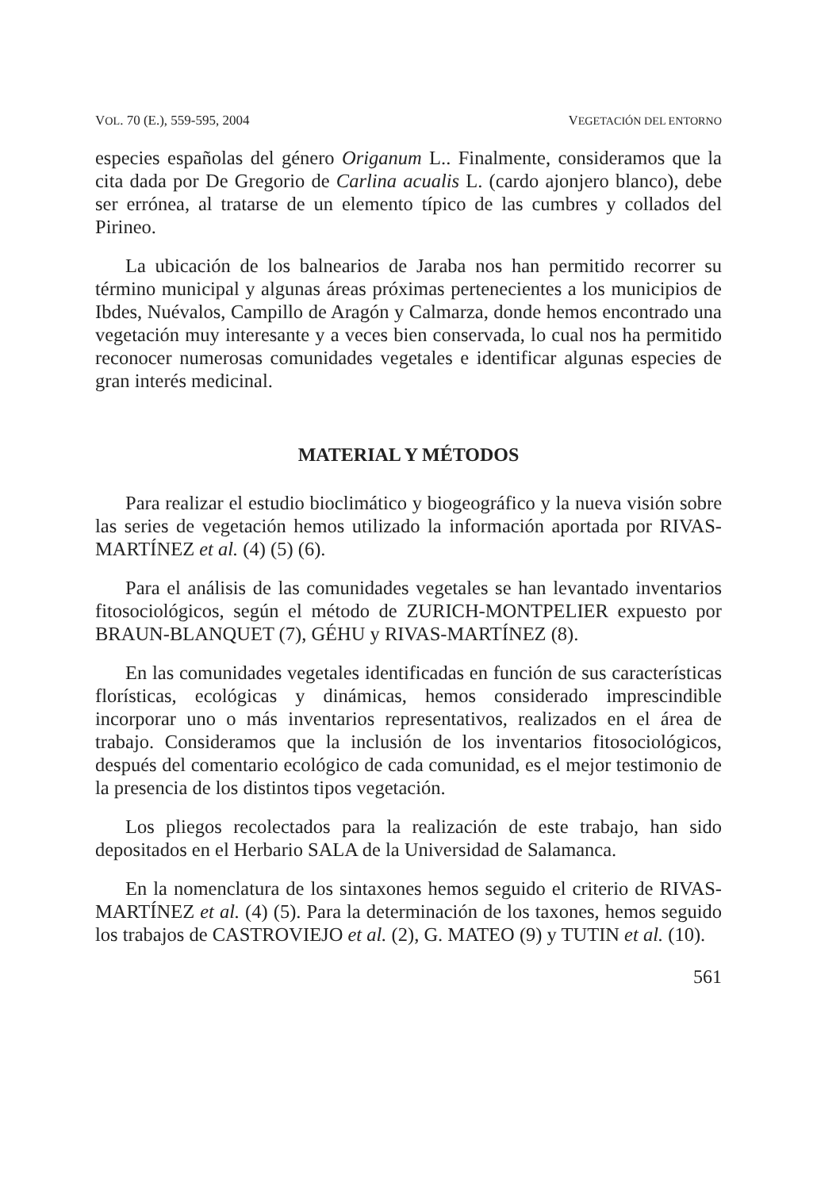VOL. 70 (E.), 559-595, 2004 VEGETACIÓN DEL ENTORNO
especies españolas del género Origanum L.. Finalmente, consideramos que la cita dada por De Gregorio de Carlina acualis L. (cardo ajonjero blanco), debe ser errónea, al tratarse de un elemento típico de las cumbres y collados del Pirineo.
La ubicación de los balnearios de Jaraba nos han permitido recorrer su término municipal y algunas áreas próximas pertenecientes a los municipios de Ibdes, Nuévalos, Campillo de Aragón y Calmarza, donde hemos encontrado una vegetación muy interesante y a veces bien conservada, lo cual nos ha permitido reconocer numerosas comunidades vegetales e identificar algunas especies de gran interés medicinal.
MATERIAL Y MÉTODOS
Para realizar el estudio bioclimático y biogeográfico y la nueva visión sobre las series de vegetación hemos utilizado la información aportada por RIVAS-MARTÍNEZ et al. (4) (5) (6).
Para el análisis de las comunidades vegetales se han levantado inventarios fitosociológicos, según el método de ZURICH-MONTPELIER expuesto por BRAUN-BLANQUET (7), GÉHU y RIVAS-MARTÍNEZ (8).
En las comunidades vegetales identificadas en función de sus características florísticas, ecológicas y dinámicas, hemos considerado imprescindible incorporar uno o más inventarios representativos, realizados en el área de trabajo. Consideramos que la inclusión de los inventarios fitosociológicos, después del comentario ecológico de cada comunidad, es el mejor testimonio de la presencia de los distintos tipos vegetación.
Los pliegos recolectados para la realización de este trabajo, han sido depositados en el Herbario SALA de la Universidad de Salamanca.
En la nomenclatura de los sintaxones hemos seguido el criterio de RIVAS-MARTÍNEZ et al. (4) (5). Para la determinación de los taxones, hemos seguido los trabajos de CASTROVIEJO et al. (2), G. MATEO (9) y TUTIN et al. (10).
561